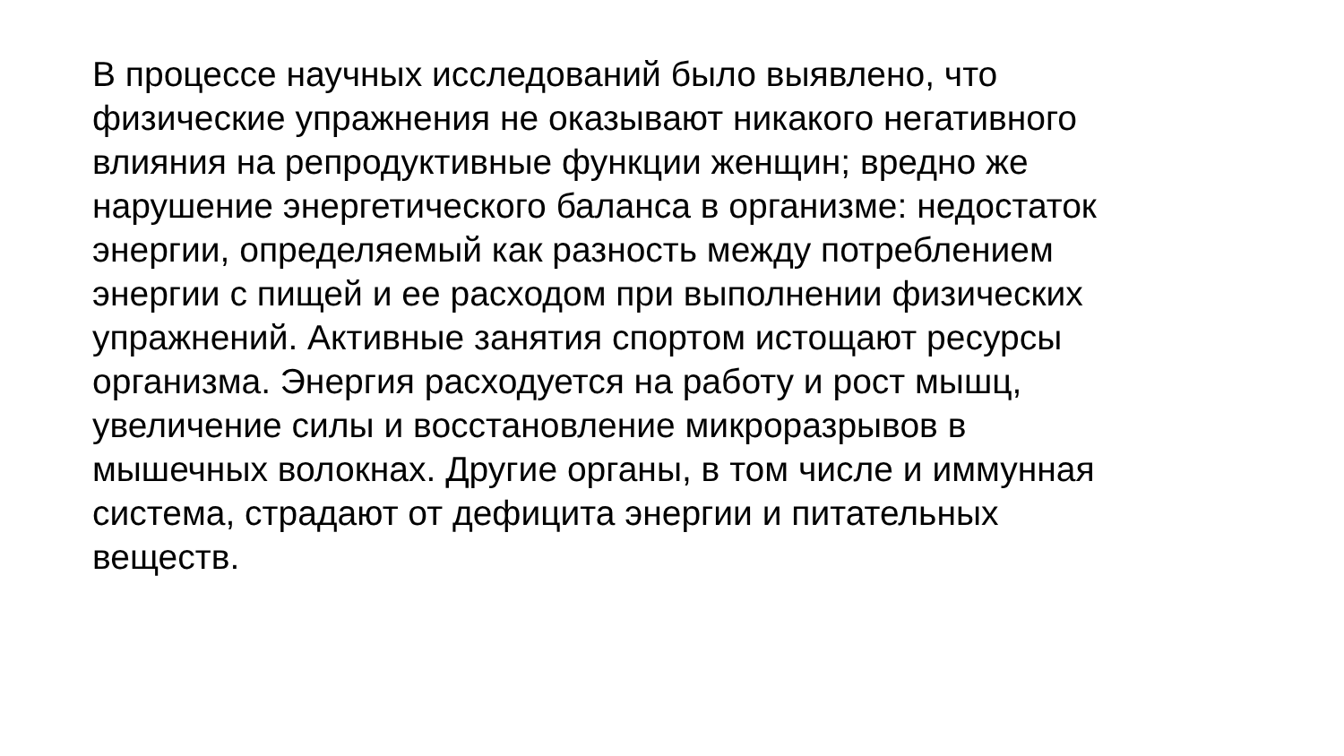В процессе научных исследований было выявлено, что
физические упражнения не оказывают никакого негативного
влияния на репродуктивные функции женщин; вредно же
нарушение энергетического баланса в организме: недостаток
энергии, определяемый как разность между потреблением
энергии с пищей и ее расходом при выполнении физических
упражнений. Активные занятия спортом истощают ресурсы
организма. Энергия расходуется на работу и рост мышц,
увеличение силы и восстановление микроразрывов в
мышечных волокнах. Другие органы, в том числе и иммунная
система, страдают от дефицита энергии и питательных
веществ.